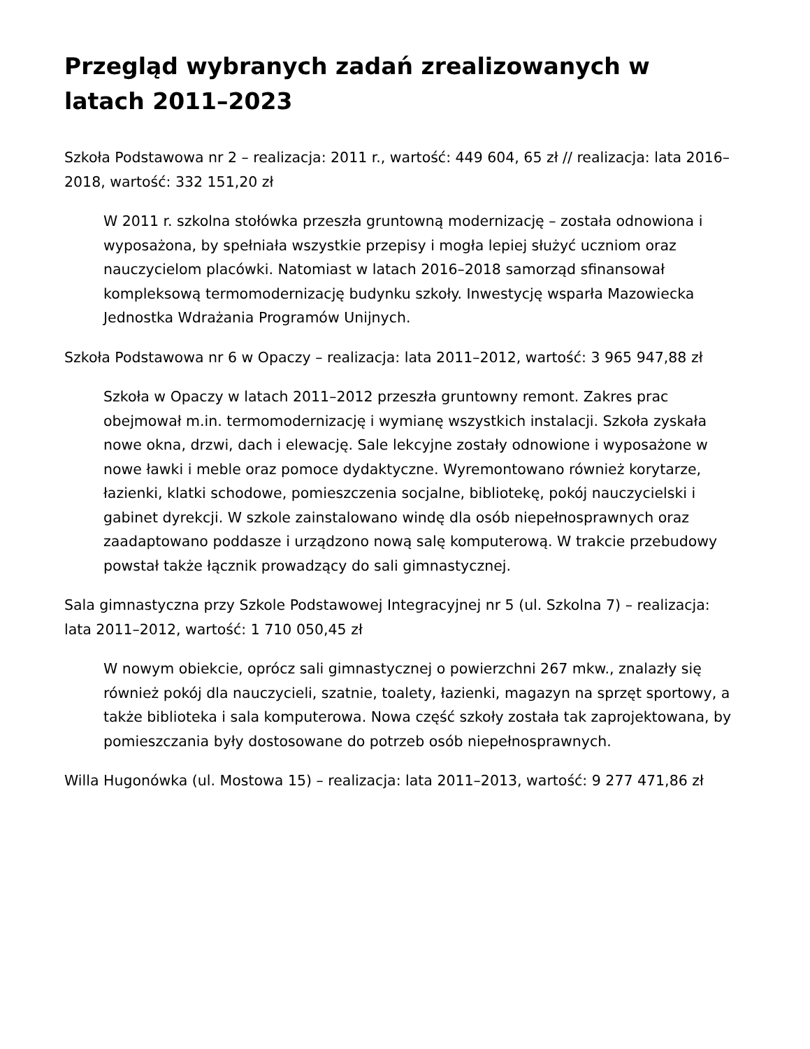Przegląd wybranych zadań zrealizowanych w latach 2011–2023
Szkoła Podstawowa nr 2 – realizacja: 2011 r., wartość: 449 604, 65 zł // realizacja: lata 2016–2018, wartość: 332 151,20 zł
W 2011 r. szkolna stołówka przeszła gruntowną modernizację – została odnowiona i wyposażona, by spełniała wszystkie przepisy i mogła lepiej służyć uczniom oraz nauczycielom placówki. Natomiast w latach 2016–2018 samorząd sfinansował kompleksową termomodernizację budynku szkoły. Inwestycję wsparła Mazowiecka Jednostka Wdrażania Programów Unijnych.
Szkoła Podstawowa nr 6 w Opaczy – realizacja: lata 2011–2012, wartość: 3 965 947,88 zł
Szkoła w Opaczy w latach 2011–2012 przeszła gruntowny remont. Zakres prac obejmował m.in. termomodernizację i wymianę wszystkich instalacji. Szkoła zyskała nowe okna, drzwi, dach i elewację. Sale lekcyjne zostały odnowione i wyposażone w nowe ławki i meble oraz pomoce dydaktyczne. Wyremontowano również korytarze, łazienki, klatki schodowe, pomieszczenia socjalne, bibliotekę, pokój nauczycielski i gabinet dyrekcji. W szkole zainstalowano windę dla osób niepełnosprawnych oraz zaadaptowano poddasze i urządzono nową salę komputerową. W trakcie przebudowy powstał także łącznik prowadzący do sali gimnastycznej.
Sala gimnastyczna przy Szkole Podstawowej Integracyjnej nr 5 (ul. Szkolna 7) – realizacja: lata 2011–2012, wartość: 1 710 050,45 zł
W nowym obiekcie, oprócz sali gimnastycznej o powierzchni 267 mkw., znalazły się również pokój dla nauczycieli, szatnie, toalety, łazienki, magazyn na sprzęt sportowy, a także biblioteka i sala komputerowa. Nowa część szkoły została tak zaprojektowana, by pomieszczania były dostosowane do potrzeb osób niepełnosprawnych.
Willa Hugonówka (ul. Mostowa 15) – realizacja: lata 2011–2013, wartość: 9 277 471,86 zł